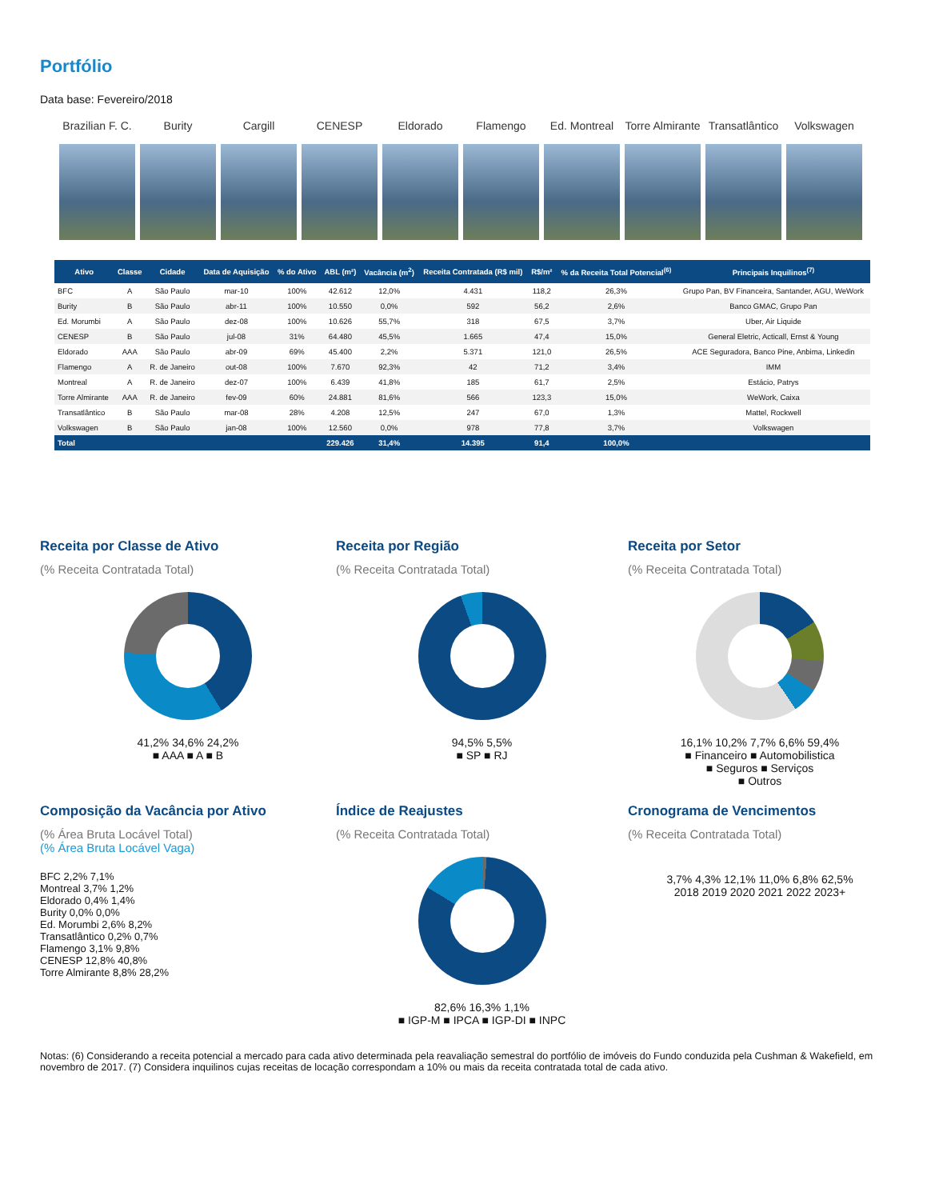Portfólio
Data base: Fevereiro/2018
Brazilian F. C.
Burity Cargill CENESP Eldorado Flamengo Ed. Montreal
Torre Almirante
Transatlântico
Volkswagen
| Ativo | Classe | Cidade | Data de Aquisição | % do Ativo | ABL (m²) | Vacância (m<sup>2</sup>) | Receita Contratada (R$ mil) | R$/m² | % da Receita Total Potencial<sup>(6)</sup> | Principais Inquilinos<sup>(7)</sup> |
| --- | --- | --- | --- | --- | --- | --- | --- | --- | --- | --- |
| BFC | A | São Paulo | mar-10 | 100% | 42.612 | 12,0% | 4.431 | 118,2 | 26,3% | Grupo Pan, BV Financeira, Santander, AGU, WeWork |
| Burity | B | São Paulo | abr-11 | 100% | 10.550 | 0,0% | 592 | 56,2 | 2,6% | Banco GMAC, Grupo Pan |
| Ed. Morumbi | A | São Paulo | dez-08 | 100% | 10.626 | 55,7% | 318 | 67,5 | 3,7% | Uber, Air Liquide |
| CENESP | B | São Paulo | jul-08 | 31% | 64.480 | 45,5% | 1.665 | 47,4 | 15,0% | General Eletric, Acticall, Ernst & Young |
| Eldorado | AAA | São Paulo | abr-09 | 69% | 45.400 | 2,2% | 5.371 | 121,0 | 26,5% | ACE Seguradora, Banco Pine, Anbima, Linkedin |
| Flamengo | A | R. de Janeiro | out-08 | 100% | 7.670 | 92,3% | 42 | 71,2 | 3,4% | IMM |
| Montreal | A | R. de Janeiro | dez-07 | 100% | 6.439 | 41,8% | 185 | 61,7 | 2,5% | Estácio, Patrys |
| Torre Almirante | AAA | R. de Janeiro | fev-09 | 60% | 24.881 | 81,6% | 566 | 123,3 | 15,0% | WeWork, Caixa |
| Transatlântico | B | São Paulo | mar-08 | 28% | 4.208 | 12,5% | 247 | 67,0 | 1,3% | Mattel, Rockwell |
| Volkswagen | B | São Paulo | jan-08 | 100% | 12.560 | 0,0% | 978 | 77,8 | 3,7% | Volkswagen |
| Total | | | | | 229.426 | 31,4% | 14.395 | 91,4 | 100,0% | |
Receita por Classe de Ativo
(% Receita Contratada Total)
41,2% 34,6% 24,2%
■ AAA ■ A ■ B
Receita por Região
(% Receita Contratada Total)
94,5% 5,5%
■ SP ■ RJ
Receita por Setor
(% Receita Contratada Total)
16,1% 10,2% 7,7% 6,6% 59,4%
■ Financeiro ■ Automobilistica
■ Seguros ■ Serviços
■ Outros
Composição da Vacância por Ativo
(% Área Bruta Locável Total)
(% Área Bruta Locável Vaga)
BFC 2,2% 7,1%
Montreal 3,7% 1,2%
Eldorado 0,4% 1,4%
Burity 0,0% 0,0%
Ed. Morumbi 2,6% 8,2%
Transatlântico 0,2% 0,7%
Flamengo 3,1% 9,8%
CENESP 12,8% 40,8%
Torre Almirante 8,8% 28,2%
Índice de Reajustes
(% Receita Contratada Total)
82,6% 16,3% 1,1%
■ IGP-M ■ IPCA ■ IGP-DI ■ INPC
Cronograma de Vencimentos
(% Receita Contratada Total)
3,7% 4,3% 12,1% 11,0% 6,8% 62,5%
2018 2019 2020 2021 2022 2023+
Notas: (6) Considerando a receita potencial a mercado para cada ativo determinada pela reavaliação semestral do portfólio de imóveis do Fundo conduzida pela Cushman & Wakefield, em novembro de 2017. (7) Considera inquilinos cujas receitas de locação correspondam a 10% ou mais da receita contratada total de cada ativo.